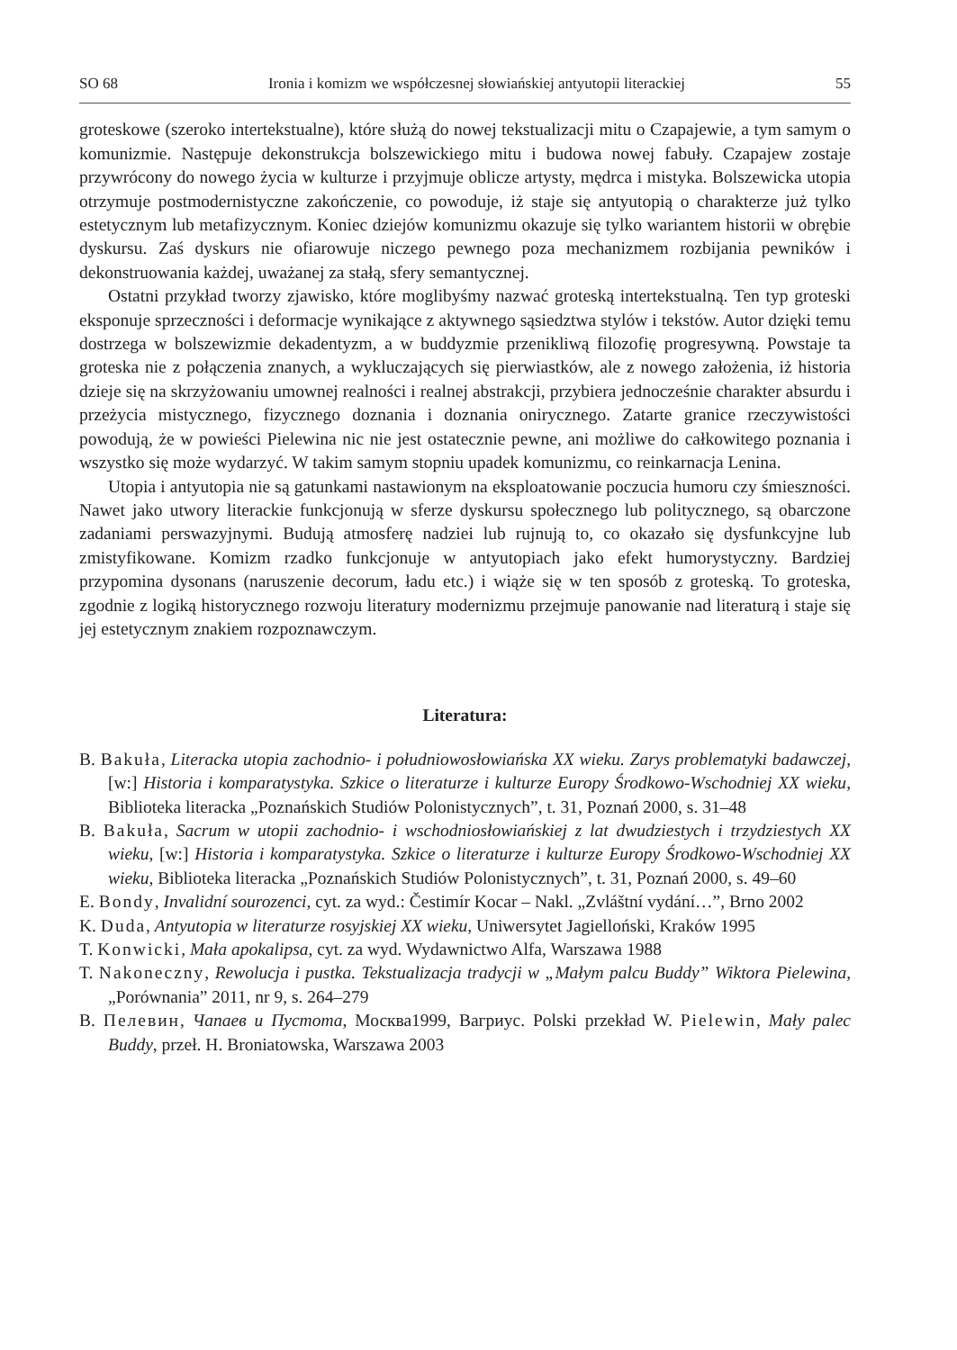SO 68 Ironia i komizm we współczesnej słowiańskiej antyutopii literackiej 55
groteskowe (szeroko intertekstualne), które służą do nowej tekstualizacji mitu o Czapajewie, a tym samym o komunizmie. Następuje dekonstrukcja bolszewickiego mitu i budowa nowej fabuły. Czapajew zostaje przywrócony do nowego życia w kulturze i przyjmuje oblicze artysty, mędrca i mistyka. Bolszewicka utopia otrzymuje postmodernistyczne zakończenie, co powoduje, iż staje się antyutopią o charakterze już tylko estetycznym lub metafizycznym. Koniec dziejów komunizmu okazuje się tylko wariantem historii w obrębie dyskursu. Zaś dyskurs nie ofiarowuje niczego pewnego poza mechanizmem rozbijania pewników i dekonstruowania każdej, uważanej za stałą, sfery semantycznej.
Ostatni przykład tworzy zjawisko, które moglibyśmy nazwać groteską intertekstualną. Ten typ groteski eksponuje sprzeczności i deformacje wynikające z aktywnego sąsiedztwa stylów i tekstów. Autor dzięki temu dostrzega w bolszewizmie dekadentyzm, a w buddyzmie przenikliwą filozofię progresywną. Powstaje ta groteska nie z połączenia znanych, a wykluczających się pierwiastków, ale z nowego założenia, iż historia dzieje się na skrzyżowaniu umownej realności i realnej abstrakcji, przybiera jednocześnie charakter absurdu i przeżycia mistycznego, fizycznego doznania i doznania onirycznego. Zatarte granice rzeczywistości powodują, że w powieści Pielewina nic nie jest ostatecznie pewne, ani możliwe do całkowitego poznania i wszystko się może wydarzyć. W takim samym stopniu upadek komunizmu, co reinkarnacja Lenina.
Utopia i antyutopia nie są gatunkami nastawionym na eksploatowanie poczucia humoru czy śmieszności. Nawet jako utwory literackie funkcjonują w sferze dyskursu społecznego lub politycznego, są obarczone zadaniami perswazyjnymi. Budują atmosferę nadziei lub rujnują to, co okazało się dysfunkcyjne lub zmistyfikowane. Komizm rzadko funkcjonuje w antyutopiach jako efekt humorystyczny. Bardziej przypomina dysonans (naruszenie decorum, ładu etc.) i wiąże się w ten sposób z groteską. To groteska, zgodnie z logiką historycznego rozwoju literatury modernizmu przejmuje panowanie nad literaturą i staje się jej estetycznym znakiem rozpoznawczym.
Literatura:
B. Bakuła, Literacka utopia zachodnio- i południowosłowiańska XX wieku. Zarys problematyki badawczej, [w:] Historia i komparatystyka. Szkice o literaturze i kulturze Europy Środkowo-Wschodniej XX wieku, Biblioteka literacka „Poznańskich Studiów Polonistycznych”, t. 31, Poznań 2000, s. 31–48
B. Bakuła, Sacrum w utopii zachodnio- i wschodniosłowiańskiej z lat dwudziestych i trzydziestych XX wieku, [w:] Historia i komparatystyka. Szkice o literaturze i kulturze Europy Środkowo-Wschodniej XX wieku, Biblioteka literacka „Poznańskich Studiów Polonistycznych”, t. 31, Poznań 2000, s. 49–60
E. Bondy, Invalidní sourozenci, cyt. za wyd.: Čestimír Kocar – Nakl. „Zvláštní vydání…”, Brno 2002
K. Duda, Antyutopia w literaturze rosyjskiej XX wieku, Uniwersytet Jagielloński, Kraków 1995
T. Konwicki, Mała apokalipsa, cyt. za wyd. Wydawnictwo Alfa, Warszawa 1988
T. Nakoneczny, Rewolucja i pustka. Tekstualizacja tradycji w „Małym palcu Buddy” Wiktora Pielewina, „Porównania” 2011, nr 9, s. 264–279
В. Пелевин, Чапаев и Пустота, Москва1999, Вагриус. Polski przekład W. Pielewin, Mały palec Buddy, przeł. H. Broniatowska, Warszawa 2003